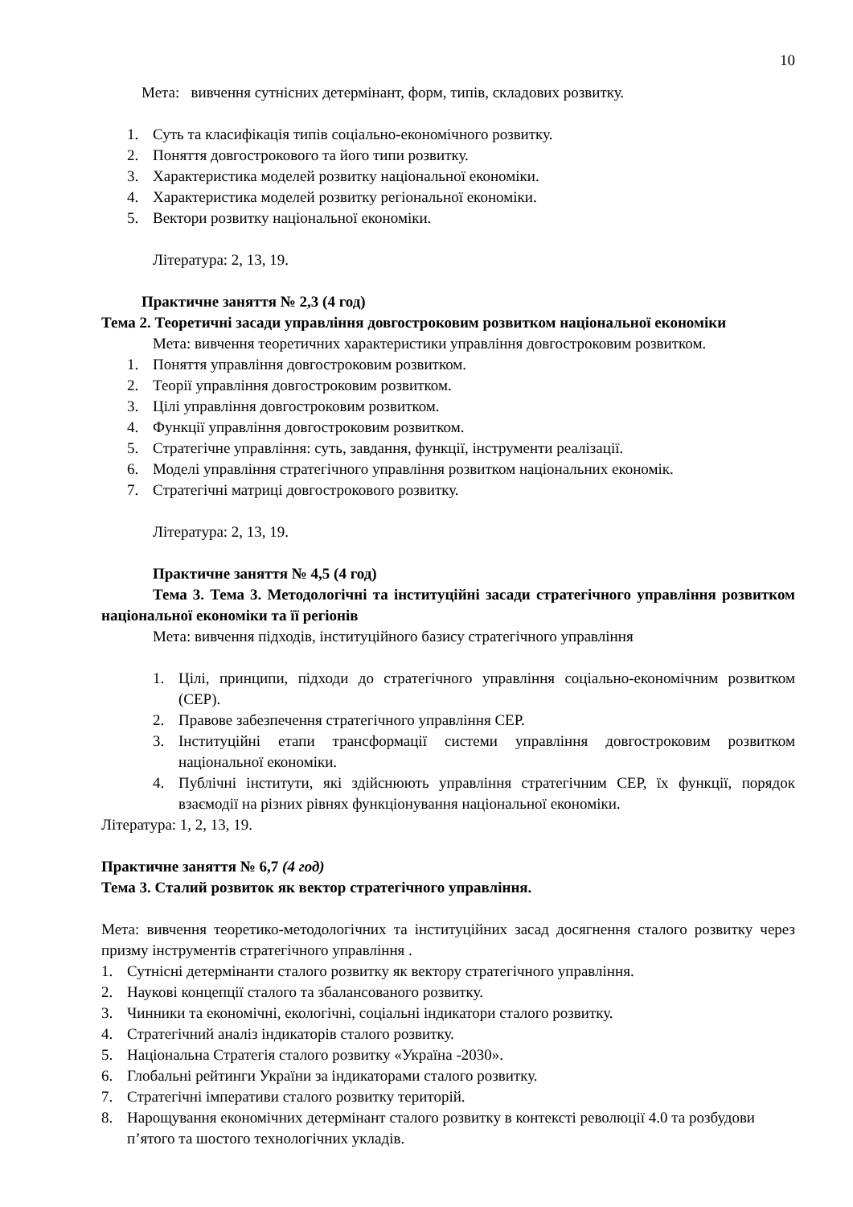10
Мета: вивчення сутнісних детермінант, форм, типів, складових розвитку.
1. Суть та класифікація типів соціально-економічного розвитку.
2. Поняття довгострокового та його типи розвитку.
3. Характеристика моделей розвитку національної економіки.
4. Характеристика моделей розвитку регіональної економіки.
5. Вектори розвитку національної економіки.
Література: 2, 13, 19.
Практичне заняття № 2,3 (4 год)
Тема 2. Теоретичні засади управління довгостроковим розвитком національної економіки
Мета: вивчення теоретичних характеристики управління довгостроковим розвитком.
1. Поняття управління довгостроковим розвитком.
2. Теорії управління довгостроковим розвитком.
3. Цілі управління довгостроковим розвитком.
4. Функції управління довгостроковим розвитком.
5. Стратегічне управління: суть, завдання, функції, інструменти реалізації.
6. Моделі управління стратегічного управління розвитком національних економік.
7. Стратегічні матриці довгострокового розвитку.
Література: 2, 13, 19.
Практичне заняття № 4,5 (4 год)
Тема 3. Тема 3. Методологічні та інституційні засади стратегічного управління розвитком національної економіки та її регіонів
Мета: вивчення підходів, інституційного базису стратегічного управління
1. Цілі, принципи, підходи до стратегічного управління соціально-економічним розвитком (СЕР).
2. Правове забезпечення стратегічного управління СЕР.
3. Інституційні етапи трансформації системи управління довгостроковим розвитком національної економіки.
4. Публічні інститути, які здійснюють управління стратегічним СЕР, їх функції, порядок взаємодії на різних рівнях функціонування національної економіки.
Література: 1, 2, 13, 19.
Практичне заняття № 6,7 (4 год)
Тема 3. Сталий розвиток як вектор стратегічного управління.
Мета: вивчення теоретико-методологічних та інституційних засад досягнення сталого розвитку через призму інструментів стратегічного управління .
1. Сутнісні детермінанти сталого розвитку як вектору стратегічного управління.
2. Наукові концепції сталого та збалансованого розвитку.
3. Чинники та економічні, екологічні, соціальні індикатори сталого розвитку.
4. Стратегічний аналіз індикаторів сталого розвитку.
5. Національна Стратегія сталого розвитку «Україна -2030».
6. Глобальні рейтинги України за індикаторами сталого розвитку.
7. Стратегічні імперативи сталого розвитку територій.
8. Нарощування економічних детермінант сталого розвитку в контексті революції 4.0 та розбудови п’ятого та шостого технологічних укладів.